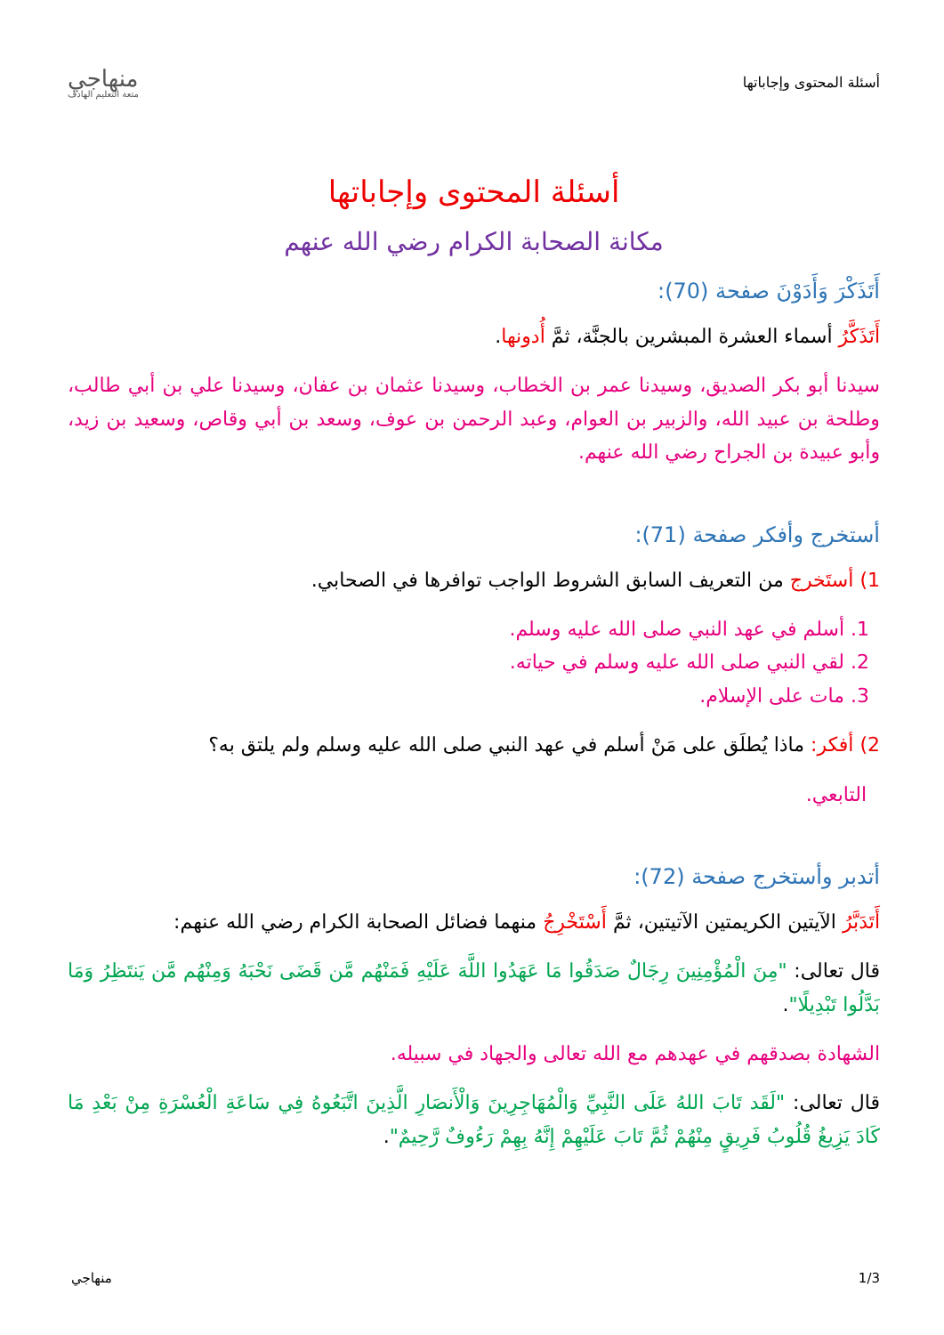أسئلة المحتوى وإجاباتها
منهاجي
متعة التعليم الهادف
أسئلة المحتوى وإجاباتها
مكانة الصحابة الكرام رضي الله عنهم
أَتَذَكْرَ وَأَدَوْنَ ص‍فحة (70):
أَتَذَكَّرُ أسماء العشرة المبشرين بالجنَّة، ثمَّ أُدونها.
سيدنا أبو بكر الصديق، وسيدنا عمر بن الخطاب، وسيدنا عثمان بن عفان، وسيدنا علي بن أبي طالب، وطلحة بن عبيد الله، والزبير بن العوام، وعبد الرحمن بن عوف، وسعد بن أبي وقاص، وسعيد بن زيد، وأبو عبيدة بن الجراح رضي الله عنهم.
أستخرج وأفكر صفحة (71):
1) أستَخرج من التعريف السابق الشروط الواجب توافرها في الصحابي.
1. أسلم في عهد النبي صلى الله عليه وسلم.
2. لقي النبي صلى الله عليه وسلم في حياته.
3. مات على الإسلام.
2) أفكر: ماذا يُطلَق على مَنْ أسلم في عهد النبي صلى الله عليه وسلم ولم يلتق به؟
التابعي.
أتدبر وأستخرج صفحة (72):
أَتَدَبَّرُ الآيتين الكريمتين الآتيتين، ثمَّ أَسْتَخْرِجُ منهما فضائل الصحابة الكرام رضي الله عنهم:
قال تعالى: "مِنَ الْمُؤْمِنِينَ رِجَالٌ صَدَقُوا مَا عَهَدُوا اللَّهَ عَلَيْهِ فَمَنْهُم مَّن قَضَى نَحْبَهُ وَمِنْهُم مَّن يَنتَظِرُ وَمَا بَدَّلُوا تَبْدِيلًا".
الشهادة بصدقهم في عهدهم مع الله تعالى والجهاد في سبيله.
قال تعالى: "لَقَد تَابَ اللهُ عَلَى النَّبِيِّ وَالْمُهَاجِرِينَ وَالْأَنصَارِ الَّذِينَ اتَّبَعُوهُ فِي سَاعَةِ الْعُسْرَةِ مِنْ بَعْدِ مَا كَادَ يَزِيغُ قُلُوبُ فَرِيقٍ مِنْهُمْ ثُمَّ تَابَ عَلَيْهِمْ إِنَّهُ بِهِمْ رَءُوفٌ رَّحِيمٌ".
1/3 منهاجي